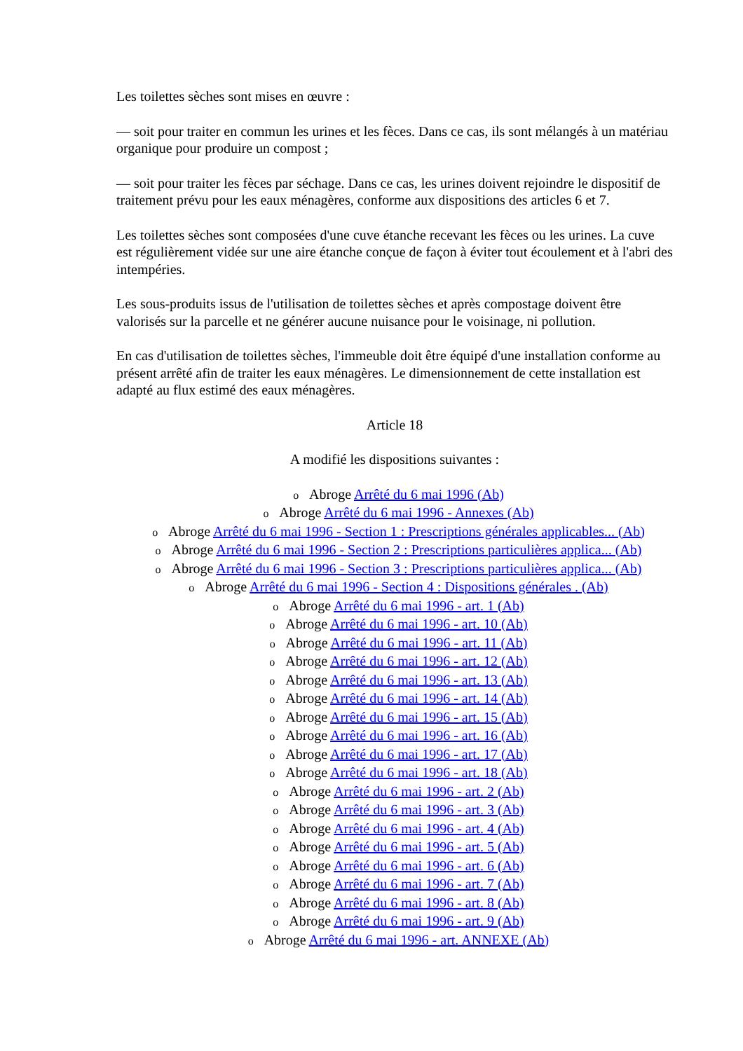Les toilettes sèches sont mises en œuvre :
— soit pour traiter en commun les urines et les fèces. Dans ce cas, ils sont mélangés à un matériau organique pour produire un compost ;
— soit pour traiter les fèces par séchage. Dans ce cas, les urines doivent rejoindre le dispositif de traitement prévu pour les eaux ménagères, conforme aux dispositions des articles 6 et 7.
Les toilettes sèches sont composées d'une cuve étanche recevant les fèces ou les urines. La cuve est régulièrement vidée sur une aire étanche conçue de façon à éviter tout écoulement et à l'abri des intempéries.
Les sous-produits issus de l'utilisation de toilettes sèches et après compostage doivent être valorisés sur la parcelle et ne générer aucune nuisance pour le voisinage, ni pollution.
En cas d'utilisation de toilettes sèches, l'immeuble doit être équipé d'une installation conforme au présent arrêté afin de traiter les eaux ménagères. Le dimensionnement de cette installation est adapté au flux estimé des eaux ménagères.
Article 18
A modifié les dispositions suivantes :
o Abroge Arrêté du 6 mai 1996 (Ab)
o Abroge Arrêté du 6 mai 1996 - Annexes (Ab)
o Abroge Arrêté du 6 mai 1996 - Section 1 : Prescriptions générales applicables... (Ab)
o Abroge Arrêté du 6 mai 1996 - Section 2 : Prescriptions particulières applica... (Ab)
o Abroge Arrêté du 6 mai 1996 - Section 3 : Prescriptions particulières applica... (Ab)
o Abroge Arrêté du 6 mai 1996 - Section 4 : Dispositions générales . (Ab)
o Abroge Arrêté du 6 mai 1996 - art. 1 (Ab)
o Abroge Arrêté du 6 mai 1996 - art. 10 (Ab)
o Abroge Arrêté du 6 mai 1996 - art. 11 (Ab)
o Abroge Arrêté du 6 mai 1996 - art. 12 (Ab)
o Abroge Arrêté du 6 mai 1996 - art. 13 (Ab)
o Abroge Arrêté du 6 mai 1996 - art. 14 (Ab)
o Abroge Arrêté du 6 mai 1996 - art. 15 (Ab)
o Abroge Arrêté du 6 mai 1996 - art. 16 (Ab)
o Abroge Arrêté du 6 mai 1996 - art. 17 (Ab)
o Abroge Arrêté du 6 mai 1996 - art. 18 (Ab)
o Abroge Arrêté du 6 mai 1996 - art. 2 (Ab)
o Abroge Arrêté du 6 mai 1996 - art. 3 (Ab)
o Abroge Arrêté du 6 mai 1996 - art. 4 (Ab)
o Abroge Arrêté du 6 mai 1996 - art. 5 (Ab)
o Abroge Arrêté du 6 mai 1996 - art. 6 (Ab)
o Abroge Arrêté du 6 mai 1996 - art. 7 (Ab)
o Abroge Arrêté du 6 mai 1996 - art. 8 (Ab)
o Abroge Arrêté du 6 mai 1996 - art. 9 (Ab)
o Abroge Arrêté du 6 mai 1996 - art. ANNEXE (Ab)